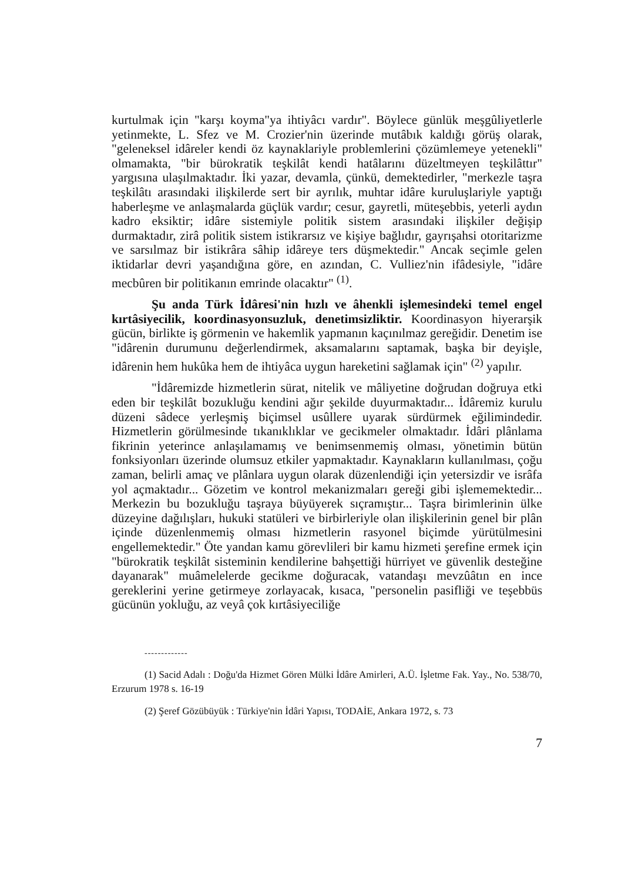kurtulmak için "karşı koyma"ya ihtiyâcı vardır". Böylece günlük meşgûliyetlerle yetinmekte, L. Sfez ve M. Crozier'nin üzerinde mutâbık kaldığı görüş olarak, "geleneksel idâreler kendi öz kaynaklariyle problemlerini çözümlemeye yetenekli" olmamakta, "bir bürokratik teşkilât kendi hatâlarını düzeltmeyen teşkilâttır" yargısına ulaşılmaktadır. İki yazar, devamla, çünkü, demektedirler, "merkezle taşra teşkilâtı arasındaki ilişkilerde sert bir ayrılık, muhtar idâre kuruluşlariyle yaptığı haberleşme ve anlaşmalarda güçlük vardır; cesur, gayretli, müteşebbis, yeterli aydın kadro eksiktir; idâre sistemiyle politik sistem arasındaki ilişkiler değişip durmaktadır, zirâ politik sistem istikrarsız ve kişiye bağlıdır, gayrışahsi otoritarizme ve sarsılmaz bir istikrâra sâhip idâreye ters düşmektedir." Ancak seçimle gelen iktidarlar devri yaşandığına göre, en azından, C. Vulliez'nin ifâdesiyle, "idâre mecbûren bir politikanın emrinde olacaktır" <sup>(1)</sup>.
Şu anda Türk İdâresi'nin hızlı ve âhenkli işlemesindeki temel engel kırtâsiyecilik, koordinasyonsuzluk, denetimsizliktir. Koordinasyon hiyerarşik gücün, birlikte iş görmenin ve hakemlik yapmanın kaçınılmaz gereğidir. Denetim ise "idârenin durumunu değerlendirmek, aksamalarını saptamak, başka bir deyişle, idârenin hem hukûka hem de ihtiyâca uygun hareketini sağlamak için" <sup>(2)</sup> yapılır.
"İdâremizde hizmetlerin sürat, nitelik ve mâliyetine doğrudan doğruya etki eden bir teşkilât bozukluğu kendini ağır şekilde duyurmaktadır... İdâremiz kurulu düzeni sâdece yerleşmiş biçimsel usûllere uyarak sürdürmek eğilimindedir. Hizmetlerin görülmesinde tıkanıklıklar ve gecikmeler olmaktadır. İdâri plânlama fikrinin yeterince anlaşılamamış ve benimsenmemiş olması, yönetimin bütün fonksiyonları üzerinde olumsuz etkiler yapmaktadır. Kaynakların kullanılması, çoğu zaman, belirli amaç ve plânlara uygun olarak düzenlendiği için yetersizdir ve isrâfa yol açmaktadır... Gözetim ve kontrol mekanizmaları gereği gibi işlememektedir... Merkezin bu bozukluğu taşraya büyüyerek sıçramıştır... Taşra birimlerinin ülke düzeyine dağılışları, hukuki statüleri ve birbirleriyle olan ilişkilerinin genel bir plân içinde düzenlenmemiş olması hizmetlerin rasyonel biçimde yürütülmesini engellemektedir." Öte yandan kamu görevlileri bir kamu hizmeti şerefine ermek için "bürokratik teşkilât sisteminin kendilerine bahşettiği hürriyet ve güvenlik desteğine dayanarak" muâmelelerde gecikme doğuracak, vatandaşı mevzûâtın en ince gereklerini yerine getirmeye zorlayacak, kısaca, "personelin pasifliği ve teşebbüs gücünün yokluğu, az veyâ çok kırtâsiyeciliğe
-------------
(1) Sacid Adalı : Doğu'da Hizmet Gören Mülki İdâre Amirleri, A.Ü. İşletme Fak. Yay., No. 538/70, Erzurum 1978 s. 16-19
(2) Şeref Gözübüyük : Türkiye'nin İdâri Yapısı, TODAİE, Ankara 1972, s. 73
7